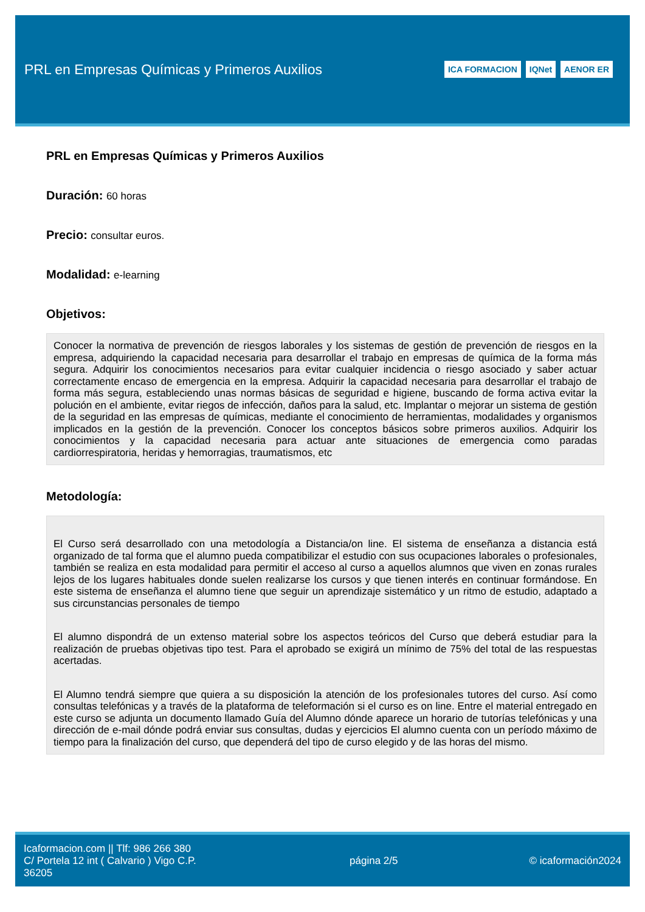PRL en Empresas Químicas y Primeros Auxilios
ICA FORMACION IQNet AENOR ER
PRL en Empresas Químicas y Primeros Auxilios
Duración: 60 horas
Precio: consultar euros.
Modalidad: e-learning
Objetivos:
Conocer la normativa de prevención de riesgos laborales y los sistemas de gestión de prevención de riesgos en la empresa, adquiriendo la capacidad necesaria para desarrollar el trabajo en empresas de química de la forma más segura. Adquirir los conocimientos necesarios para evitar cualquier incidencia o riesgo asociado y saber actuar correctamente encaso de emergencia en la empresa. Adquirir la capacidad necesaria para desarrollar el trabajo de forma más segura, estableciendo unas normas básicas de seguridad e higiene, buscando de forma activa evitar la polución en el ambiente, evitar riegos de infección, daños para la salud, etc. Implantar o mejorar un sistema de gestión de la seguridad en las empresas de químicas, mediante el conocimiento de herramientas, modalidades y organismos implicados en la gestión de la prevención. Conocer los conceptos básicos sobre primeros auxilios. Adquirir los conocimientos y la capacidad necesaria para actuar ante situaciones de emergencia como paradas cardiorrespiratoria, heridas y hemorragias, traumatismos, etc
Metodología:
El Curso será desarrollado con una metodología a Distancia/on line. El sistema de enseñanza a distancia está organizado de tal forma que el alumno pueda compatibilizar el estudio con sus ocupaciones laborales o profesionales, también se realiza en esta modalidad para permitir el acceso al curso a aquellos alumnos que viven en zonas rurales lejos de los lugares habituales donde suelen realizarse los cursos y que tienen interés en continuar formándose. En este sistema de enseñanza el alumno tiene que seguir un aprendizaje sistemático y un ritmo de estudio, adaptado a sus circunstancias personales de tiempo
El alumno dispondrá de un extenso material sobre los aspectos teóricos del Curso que deberá estudiar para la realización de pruebas objetivas tipo test. Para el aprobado se exigirá un mínimo de 75% del total de las respuestas acertadas.
El Alumno tendrá siempre que quiera a su disposición la atención de los profesionales tutores del curso. Así como consultas telefónicas y a través de la plataforma de teleformación si el curso es on line. Entre el material entregado en este curso se adjunta un documento llamado Guía del Alumno dónde aparece un horario de tutorías telefónicas y una dirección de e-mail dónde podrá enviar sus consultas, dudas y ejercicios El alumno cuenta con un período máximo de tiempo para la finalización del curso, que dependerá del tipo de curso elegido y de las horas del mismo.
Icaformacion.com || Tlf: 986 266 380
C/ Portela 12 int ( Calvario ) Vigo C.P. 36205
página 2/5 © icaformación2024